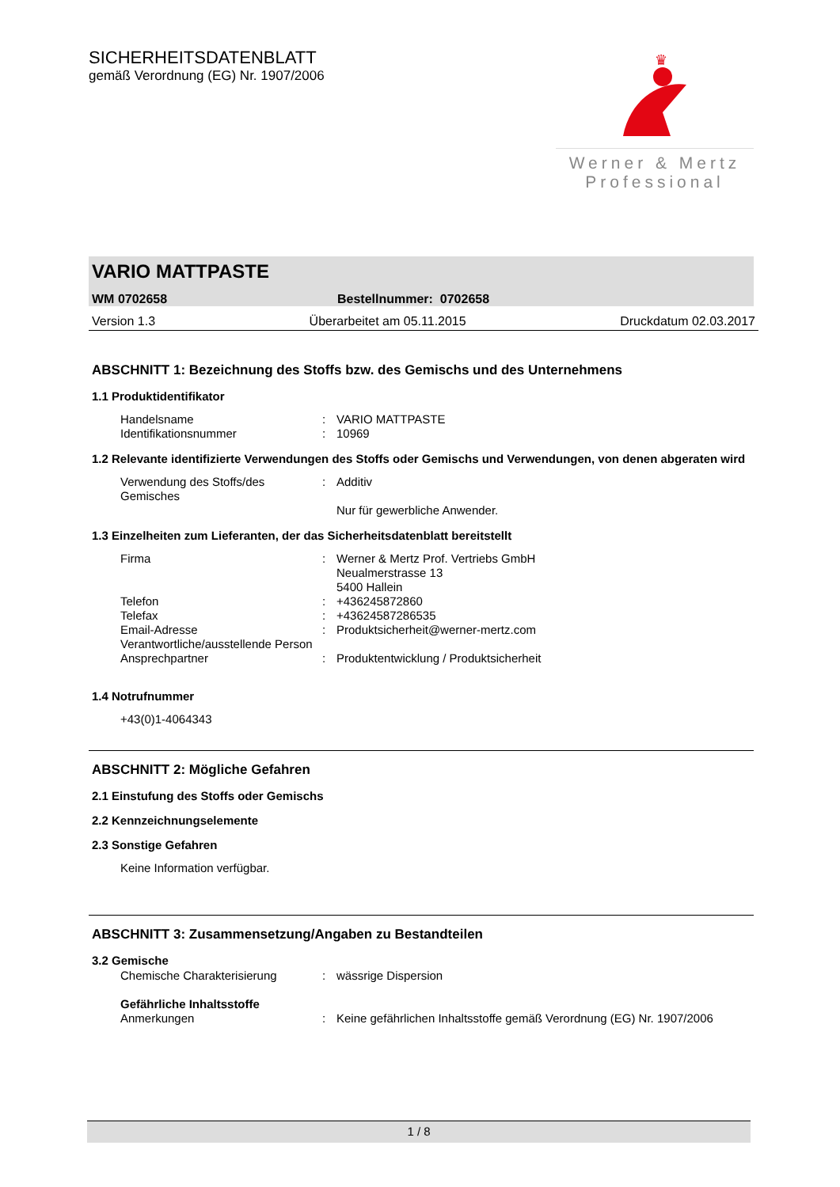SICHERHEITSDATENBLATT
gemäß Verordnung (EG) Nr. 1907/2006
♛
Werner & Mertz
Professional
VARIO MATTPASTE
WM 0702658 Bestellnummer: 0702658
Version 1.3 Überarbeitet am 05.11.2015 Druckdatum 02.03.2017
ABSCHNITT 1: Bezeichnung des Stoffs bzw. des Gemischs und des Unternehmens
1.1 Produktidentifikator
Handelsname: VARIO MATTPASTE
Identifikationsnummer: 10969
1.2 Relevante identifizierte Verwendungen des Stoffs oder Gemischs und Verwendungen, von denen abgeraten wird
Verwendung des Stoffs/des Gemisches: Additiv
Nur für gewerbliche Anwender.
1.3 Einzelheiten zum Lieferanten, der das Sicherheitsdatenblatt bereitstellt
Firma: Werner & Mertz Prof. Vertriebs GmbH
Neualmerstrasse 13
5400 Hallein
Telefon: +436245872860
Telefax: +43624587286535
Email-Adresse Verantwortliche/ausstellende Person: Produktsicherheit@werner-mertz.com
Ansprechpartner: Produktentwicklung / Produktsicherheit
1.4 Notrufnummer
+43(0)1-4064343
ABSCHNITT 2: Mögliche Gefahren
2.1 Einstufung des Stoffs oder Gemischs
2.2 Kennzeichnungselemente
2.3 Sonstige Gefahren
Keine Information verfügbar.
ABSCHNITT 3: Zusammensetzung/Angaben zu Bestandteilen
3.2 Gemische
Chemische Charakterisierung: wässrige Dispersion
Gefährliche Inhaltsstoffe
Anmerkungen: Keine gefährlichen Inhaltsstoffe gemäß Verordnung (EG) Nr. 1907/2006
1 / 8